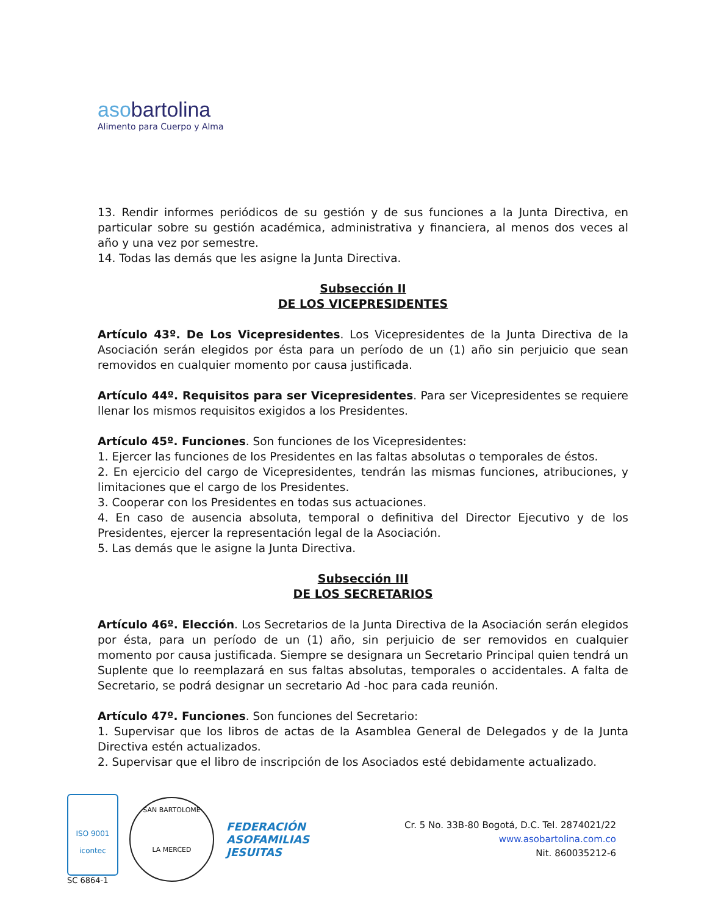aso bartolina
Alimento para Cuerpo y Alma
13. Rendir informes periódicos de su gestión y de sus funciones a la Junta Directiva, en particular sobre su gestión académica, administrativa y financiera, al menos dos veces al año y una vez por semestre.
14. Todas las demás que les asigne la Junta Directiva.
Subsección II
DE LOS VICEPRESIDENTES
Artículo 43º. De Los Vicepresidentes. Los Vicepresidentes de la Junta Directiva de la Asociación serán elegidos por ésta para un período de un (1) año sin perjuicio que sean removidos en cualquier momento por causa justificada.
Artículo 44º. Requisitos para ser Vicepresidentes. Para ser Vicepresidentes se requiere llenar los mismos requisitos exigidos a los Presidentes.
Artículo 45º. Funciones. Son funciones de los Vicepresidentes:
1. Ejercer las funciones de los Presidentes en las faltas absolutas o temporales de éstos.
2. En ejercicio del cargo de Vicepresidentes, tendrán las mismas funciones, atribuciones, y limitaciones que el cargo de los Presidentes.
3. Cooperar con los Presidentes en todas sus actuaciones.
4. En caso de ausencia absoluta, temporal o definitiva del Director Ejecutivo y de los Presidentes, ejercer la representación legal de la Asociación.
5. Las demás que le asigne la Junta Directiva.
Subsección III
DE LOS SECRETARIOS
Artículo 46º. Elección. Los Secretarios de la Junta Directiva de la Asociación serán elegidos por ésta, para un período de un (1) año, sin perjuicio de ser removidos en cualquier momento por causa justificada. Siempre se designara un Secretario Principal quien tendrá un Suplente que lo reemplazará en sus faltas absolutas, temporales o accidentales. A falta de Secretario, se podrá designar un secretario Ad -hoc para cada reunión.
Artículo 47º. Funciones. Son funciones del Secretario:
1. Supervisar que los libros de actas de la Asamblea General de Delegados y de la Junta Directiva estén actualizados.
2. Supervisar que el libro de inscripción de los Asociados esté debidamente actualizado.
ISO 9001
icontec
SC 6864-1
SAN BARTOLOME
LA MERCED
FEDERACIÓN
ASOFAMILIAS
JESUITAS
Cr. 5 No. 33B-80 Bogotá, D.C. Tel. 2874021/22
www.asobartolina.com.co
Nit. 860035212-6